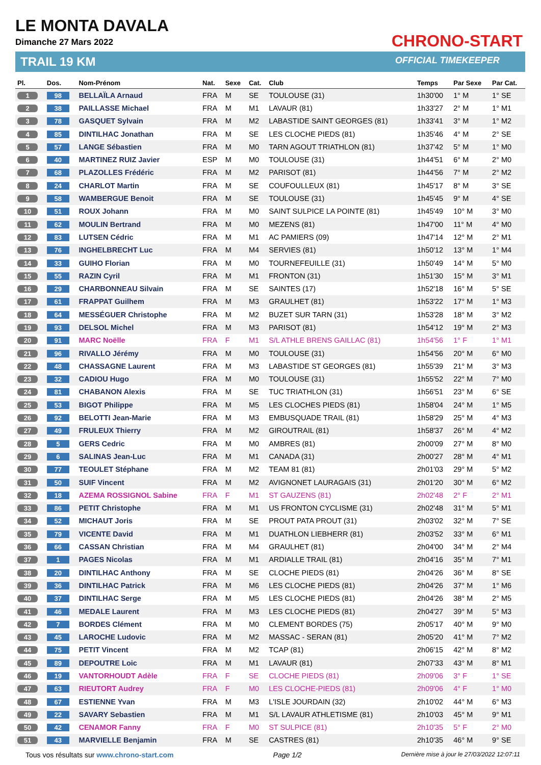LE MONTA DAVALA
Dimanche 27 Mars 2022
TRAIL 19 KM
CHRONO-START
OFFICIAL TIMEKEEPER
| Pl. | Dos. | Nom-Prénom | Nat. | Sexe | Cat. | Club | Temps | Par Sexe | Par Cat. |
| --- | --- | --- | --- | --- | --- | --- | --- | --- | --- |
| 1 | 98 | BELLAÏLA Arnaud | FRA | M | SE | TOULOUSE (31) | 1h30'00 | 1° M | 1° SE |
| 2 | 38 | PAILLASSE Michael | FRA | M | M1 | LAVAUR (81) | 1h33'27 | 2° M | 1° M1 |
| 3 | 78 | GASQUET Sylvain | FRA | M | M2 | LABASTIDE SAINT GEORGES (81) | 1h33'41 | 3° M | 1° M2 |
| 4 | 85 | DINTILHAC Jonathan | FRA | M | SE | LES CLOCHE PIEDS (81) | 1h35'46 | 4° M | 2° SE |
| 5 | 57 | LANGE Sébastien | FRA | M | M0 | TARN AGOUT TRIATHLON (81) | 1h37'42 | 5° M | 1° M0 |
| 6 | 40 | MARTINEZ RUIZ Javier | ESP | M | M0 | TOULOUSE (31) | 1h44'51 | 6° M | 2° M0 |
| 7 | 68 | PLAZOLLES Frédéric | FRA | M | M2 | PARISOT (81) | 1h44'56 | 7° M | 2° M2 |
| 8 | 24 | CHARLOT Martin | FRA | M | SE | COUFOULLEUX (81) | 1h45'17 | 8° M | 3° SE |
| 9 | 58 | WAMBERGUE Benoit | FRA | M | SE | TOULOUSE (31) | 1h45'45 | 9° M | 4° SE |
| 10 | 51 | ROUX Johann | FRA | M | M0 | SAINT SULPICE LA POINTE (81) | 1h45'49 | 10° M | 3° M0 |
| 11 | 62 | MOULIN Bertrand | FRA | M | M0 | MEZENS (81) | 1h47'00 | 11° M | 4° M0 |
| 12 | 83 | LUTSEN Cédric | FRA | M | M1 | AC PAMIERS (09) | 1h47'14 | 12° M | 2° M1 |
| 13 | 76 | INGHELBRECHT Luc | FRA | M | M4 | SERVIES (81) | 1h50'12 | 13° M | 1° M4 |
| 14 | 33 | GUIHO Florian | FRA | M | M0 | TOURNEFEUILLE (31) | 1h50'49 | 14° M | 5° M0 |
| 15 | 55 | RAZIN Cyril | FRA | M | M1 | FRONTON (31) | 1h51'30 | 15° M | 3° M1 |
| 16 | 29 | CHARBONNEAU Silvain | FRA | M | SE | SAINTES (17) | 1h52'18 | 16° M | 5° SE |
| 17 | 61 | FRAPPAT Guilhem | FRA | M | M3 | GRAULHET (81) | 1h53'22 | 17° M | 1° M3 |
| 18 | 64 | MESSÉGUER Christophe | FRA | M | M2 | BUZET SUR TARN (31) | 1h53'28 | 18° M | 3° M2 |
| 19 | 93 | DELSOL Michel | FRA | M | M3 | PARISOT (81) | 1h54'12 | 19° M | 2° M3 |
| 20 | 91 | MARC Noëlle | FRA | F | M1 | S/L ATHLE BRENS GAILLAC (81) | 1h54'56 | 1° F | 1° M1 |
| 21 | 96 | RIVALLO Jérémy | FRA | M | M0 | TOULOUSE (31) | 1h54'56 | 20° M | 6° M0 |
| 22 | 48 | CHASSAGNE Laurent | FRA | M | M3 | LABASTIDE ST GEORGES (81) | 1h55'39 | 21° M | 3° M3 |
| 23 | 32 | CADIOU Hugo | FRA | M | M0 | TOULOUSE (31) | 1h55'52 | 22° M | 7° M0 |
| 24 | 81 | CHABANON Alexis | FRA | M | SE | TUC TRIATHLON (31) | 1h56'51 | 23° M | 6° SE |
| 25 | 53 | BIGOT Philippe | FRA | M | M5 | LES CLOCHES PIEDS (81) | 1h58'04 | 24° M | 1° M5 |
| 26 | 92 | BELOTTI Jean-Marie | FRA | M | M3 | EMBUSQUADE TRAIL (81) | 1h58'29 | 25° M | 4° M3 |
| 27 | 49 | FRULEUX Thierry | FRA | M | M2 | GIROUTRAIL (81) | 1h58'37 | 26° M | 4° M2 |
| 28 | 5 | GERS Cedric | FRA | M | M0 | AMBRES (81) | 2h00'09 | 27° M | 8° M0 |
| 29 | 6 | SALINAS Jean-Luc | FRA | M | M1 | CANADA (31) | 2h00'27 | 28° M | 4° M1 |
| 30 | 77 | TEOULET Stéphane | FRA | M | M2 | TEAM 81 (81) | 2h01'03 | 29° M | 5° M2 |
| 31 | 50 | SUIF Vincent | FRA | M | M2 | AVIGNONET LAURAGAIS (31) | 2h01'20 | 30° M | 6° M2 |
| 32 | 18 | AZEMA ROSSIGNOL Sabine | FRA | F | M1 | ST GAUZENS (81) | 2h02'48 | 2° F | 2° M1 |
| 33 | 86 | PETIT Christophe | FRA | M | M1 | US FRONTON CYCLISME (31) | 2h02'48 | 31° M | 5° M1 |
| 34 | 52 | MICHAUT Joris | FRA | M | SE | PROUT PATA PROUT (31) | 2h03'02 | 32° M | 7° SE |
| 35 | 79 | VICENTE David | FRA | M | M1 | DUATHLON LIEBHERR (81) | 2h03'52 | 33° M | 6° M1 |
| 36 | 66 | CASSAN Christian | FRA | M | M4 | GRAULHET (81) | 2h04'00 | 34° M | 2° M4 |
| 37 | 1 | PAGES Nicolas | FRA | M | M1 | ARDIALLE TRAIL (81) | 2h04'16 | 35° M | 7° M1 |
| 38 | 20 | DINTILHAC Anthony | FRA | M | SE | CLOCHE PIEDS (81) | 2h04'26 | 36° M | 8° SE |
| 39 | 36 | DINTILHAC Patrick | FRA | M | M6 | LES CLOCHE PIEDS (81) | 2h04'26 | 37° M | 1° M6 |
| 40 | 37 | DINTILHAC Serge | FRA | M | M5 | LES CLOCHE PIEDS (81) | 2h04'26 | 38° M | 2° M5 |
| 41 | 46 | MEDALE Laurent | FRA | M | M3 | LES CLOCHE PIEDS (81) | 2h04'27 | 39° M | 5° M3 |
| 42 | 7 | BORDES Clément | FRA | M | M0 | CLEMENT BORDES (75) | 2h05'17 | 40° M | 9° M0 |
| 43 | 45 | LAROCHE Ludovic | FRA | M | M2 | MASSAC - SERAN (81) | 2h05'20 | 41° M | 7° M2 |
| 44 | 75 | PETIT Vincent | FRA | M | M2 | TCAP (81) | 2h06'15 | 42° M | 8° M2 |
| 45 | 89 | DEPOUTRE Loic | FRA | M | M1 | LAVAUR (81) | 2h07'33 | 43° M | 8° M1 |
| 46 | 19 | VANTORHOUDT Adèle | FRA | F | SE | CLOCHE PIEDS (81) | 2h09'06 | 3° F | 1° SE |
| 47 | 63 | RIEUTORT Audrey | FRA | F | M0 | LES CLOCHE-PIEDS (81) | 2h09'06 | 4° F | 1° M0 |
| 48 | 67 | ESTIENNE Yvan | FRA | M | M3 | L'ISLE JOURDAIN (32) | 2h10'02 | 44° M | 6° M3 |
| 49 | 22 | SAVARY Sebastien | FRA | M | M1 | S/L LAVAUR ATHLETISME (81) | 2h10'03 | 45° M | 9° M1 |
| 50 | 42 | CENAMOR Fanny | FRA | F | M0 | ST SULPICE (81) | 2h10'35 | 5° F | 2° M0 |
| 51 | 43 | MARVIELLE Benjamin | FRA | M | SE | CASTRES (81) | 2h10'35 | 46° M | 9° SE |
Tous vos résultats sur www.chrono-start.com Page 1/2 Dernière mise à jour le 27/03/2022 12:07:11